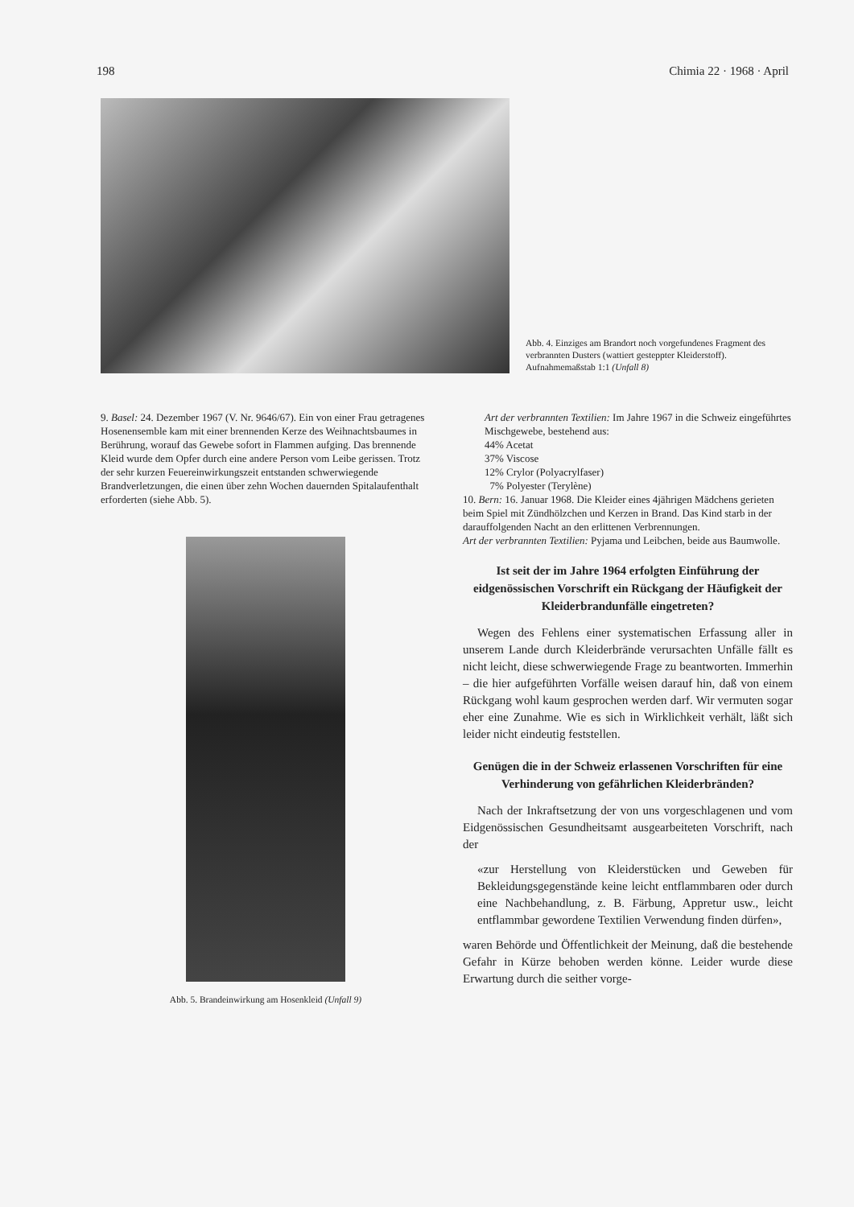198 Chimia 22 · 1968 · April
Abb. 4. Einziges am Brandort noch vorgefundenes Fragment des verbrannten Dusters (wattiert gesteppter Kleiderstoff). Aufnahmemaßstab 1:1 (Unfall 8)
9. Basel: 24. Dezember 1967 (V. Nr. 9646/67). Ein von einer Frau getragenes Hosenensemble kam mit einer brennenden Kerze des Weihnachtsbaumes in Berührung, worauf das Gewebe sofort in Flammen aufging. Das brennende Kleid wurde dem Opfer durch eine andere Person vom Leibe gerissen. Trotz der sehr kurzen Feuereinwirkungszeit entstanden schwerwiegende Brandverletzungen, die einen über zehn Wochen dauernden Spitalaufenthalt erforderten (siehe Abb. 5).
Abb. 5. Brandeinwirkung am Hosenkleid (Unfall 9)
Art der verbrannten Textilien: Im Jahre 1967 in die Schweiz eingeführtes Mischgewebe, bestehend aus:
44% Acetat
37% Viscose
12% Crylor (Polyacrylfaser)
7% Polyester (Terylène)
10. Bern: 16. Januar 1968. Die Kleider eines 4jährigen Mädchens gerieten beim Spiel mit Zündhölzchen und Kerzen in Brand. Das Kind starb in der darauffolgenden Nacht an den erlittenen Verbrennungen.
Art der verbrannten Textilien: Pyjama und Leibchen, beide aus Baumwolle.
Ist seit der im Jahre 1964 erfolgten Einführung der eidgenössischen Vorschrift ein Rückgang der Häufigkeit der Kleiderbrandunfälle eingetreten?
Wegen des Fehlens einer systematischen Erfassung aller in unserem Lande durch Kleiderbrände verursachten Unfälle fällt es nicht leicht, diese schwerwiegende Frage zu beantworten. Immerhin – die hier aufgeführten Vorfälle weisen darauf hin, daß von einem Rückgang wohl kaum gesprochen werden darf. Wir vermuten sogar eher eine Zunahme. Wie es sich in Wirklichkeit verhält, läßt sich leider nicht eindeutig feststellen.
Genügen die in der Schweiz erlassenen Vorschriften für eine Verhinderung von gefährlichen Kleiderbränden?
Nach der Inkraftsetzung der von uns vorgeschlagenen und vom Eidgenössischen Gesundheitsamt ausgearbeiteten Vorschrift, nach der
«zur Herstellung von Kleiderstücken und Geweben für Bekleidungsgegenstände keine leicht entflammbaren oder durch eine Nachbehandlung, z. B. Färbung, Appretur usw., leicht entflammbar gewordene Textilien Verwendung finden dürfen»,
waren Behörde und Öffentlichkeit der Meinung, daß die bestehende Gefahr in Kürze behoben werden könne. Leider wurde diese Erwartung durch die seither vorge-